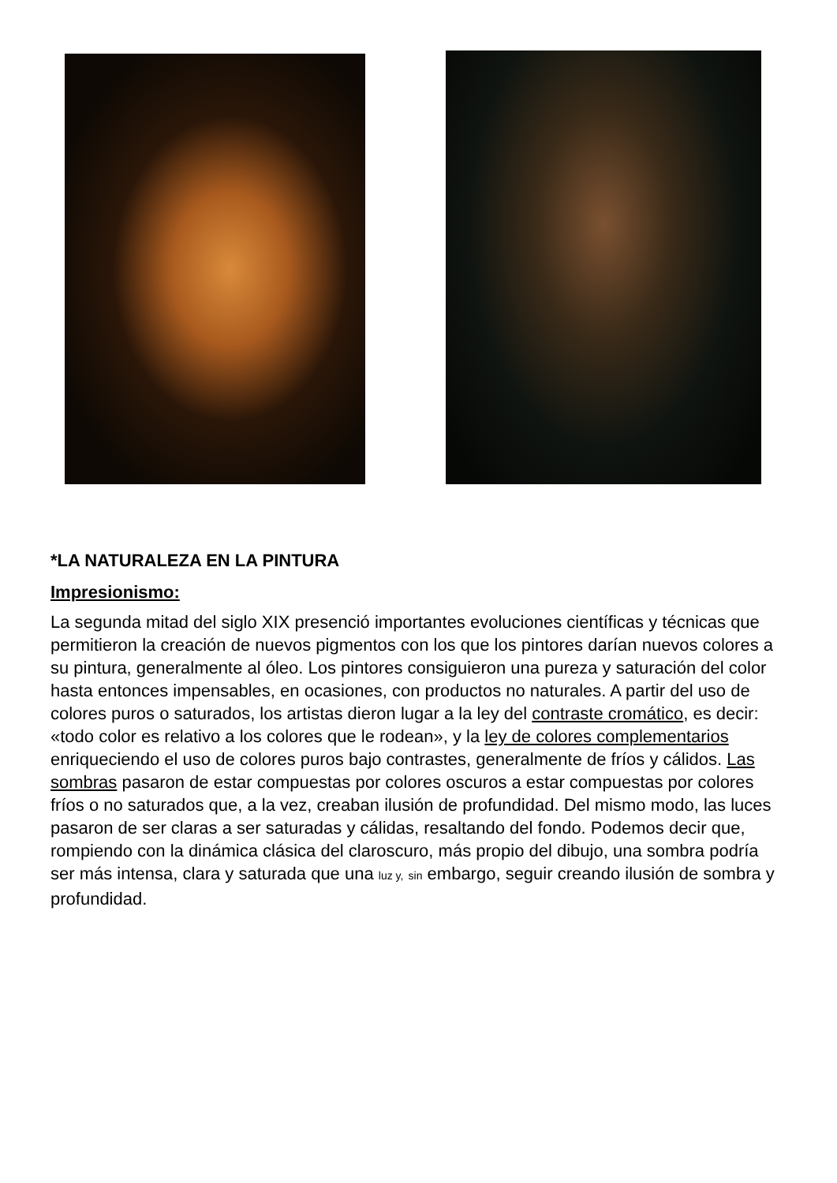*LA NATURALEZA EN LA PINTURA
Impresionismo:
La segunda mitad del siglo XIX presenció importantes evoluciones científicas y técnicas que permitieron la creación de nuevos pigmentos con los que los pintores darían nuevos colores a su pintura, generalmente al óleo. Los pintores consiguieron una pureza y saturación del color hasta entonces impensables, en ocasiones, con productos no naturales. A partir del uso de colores puros o saturados, los artistas dieron lugar a la ley del contraste cromático, es decir: «todo color es relativo a los colores que le rodean», y la ley de colores complementarios enriqueciendo el uso de colores puros bajo contrastes, generalmente de fríos y cálidos. Las sombras pasaron de estar compuestas por colores oscuros a estar compuestas por colores fríos o no saturados que, a la vez, creaban ilusión de profundidad. Del mismo modo, las luces pasaron de ser claras a ser saturadas y cálidas, resaltando del fondo. Podemos decir que, rompiendo con la dinámica clásica del claroscuro, más propio del dibujo, una sombra podría ser más intensa, clara y saturada que una luz y, sin embargo, seguir creando ilusión de sombra y profundidad.